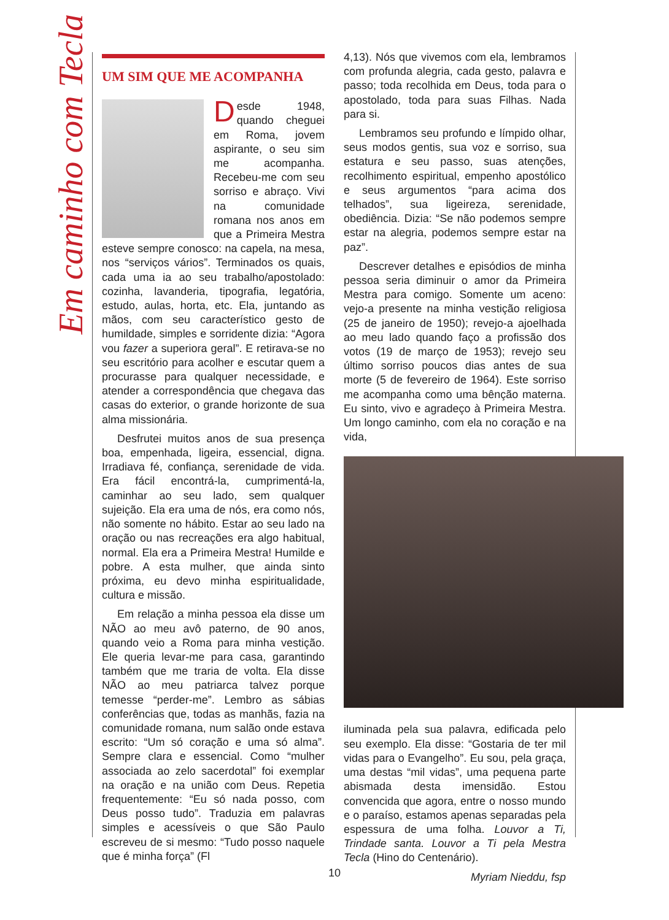Em caminho com Tecla
UM SIM QUE ME ACOMPANHA
Desde 1948, quando cheguei em Roma, jovem aspirante, o seu sim me acompanha. Recebeu-me com seu sorriso e abraço. Vivi na comunidade romana nos anos em que a Primeira Mestra esteve sempre conosco: na capela, na mesa, nos “serviços vários”. Terminados os quais, cada uma ia ao seu trabalho/apostolado: cozinha, lavanderia, tipografia, legatória, estudo, aulas, horta, etc. Ela, juntando as mãos, com seu característico gesto de humildade, simples e sorridente dizia: “Agora vou fazer a superiora geral”. E retirava-se no seu escritório para acolher e escutar quem a procurasse para qualquer necessidade, e atender a correspondência que chegava das casas do exterior, o grande horizonte de sua alma missionária.
Desfrutei muitos anos de sua presença boa, empenhada, ligeira, essencial, digna. Irradiava fé, confiança, serenidade de vida. Era fácil encontrá-la, cumprimentá-la, caminhar ao seu lado, sem qualquer sujeição. Ela era uma de nós, era como nós, não somente no hábito. Estar ao seu lado na oração ou nas recreações era algo habitual, normal. Ela era a Primeira Mestra! Humilde e pobre. A esta mulher, que ainda sinto próxima, eu devo minha espiritualidade, cultura e missão.
Em relação a minha pessoa ela disse um NÃO ao meu avô paterno, de 90 anos, quando veio a Roma para minha vestição. Ele queria levar-me para casa, garantindo também que me traria de volta. Ela disse NÃO ao meu patriarca talvez porque temesse “perder-me”. Lembro as sábias conferências que, todas as manhãs, fazia na comunidade romana, num salão onde estava escrito: “Um só coração e uma só alma”. Sempre clara e essencial. Como “mulher associada ao zelo sacerdotal” foi exemplar na oração e na união com Deus. Repetia frequentemente: “Eu só nada posso, com Deus posso tudo”. Traduzia em palavras simples e acessíveis o que São Paulo escreveu de si mesmo: “Tudo posso naquele que é minha força” (Fl
4,13). Nós que vivemos com ela, lembramos com profunda alegria, cada gesto, palavra e passo; toda recolhida em Deus, toda para o apostolado, toda para suas Filhas. Nada para si.
Lembramos seu profundo e límpido olhar, seus modos gentis, sua voz e sorriso, sua estatura e seu passo, suas atenções, recolhimento espiritual, empenho apostólico e seus argumentos “para acima dos telhados”, sua ligeireza, serenidade, obediência. Dizia: “Se não podemos sempre estar na alegria, podemos sempre estar na paz”.
Descrever detalhes e episódios de minha pessoa seria diminuir o amor da Primeira Mestra para comigo. Somente um aceno: vejo-a presente na minha vestição religiosa (25 de janeiro de 1950); revejo-a ajoelhada ao meu lado quando faço a profissão dos votos (19 de março de 1953); revejo seu último sorriso poucos dias antes de sua morte (5 de fevereiro de 1964). Este sorriso me acompanha como uma bênção materna. Eu sinto, vivo e agradeço à Primeira Mestra. Um longo caminho, com ela no coração e na vida,
iluminada pela sua palavra, edificada pelo seu exemplo. Ela disse: “Gostaria de ter mil vidas para o Evangelho”. Eu sou, pela graça, uma destas “mil vidas”, uma pequena parte abismada desta imensidão. Estou convencida que agora, entre o nosso mundo e o paraíso, estamos apenas separadas pela espessura de uma folha. Louvor a Ti, Trindade santa. Louvor a Ti pela Mestra Tecla (Hino do Centenário).
Myriam Nieddu, fsp
10